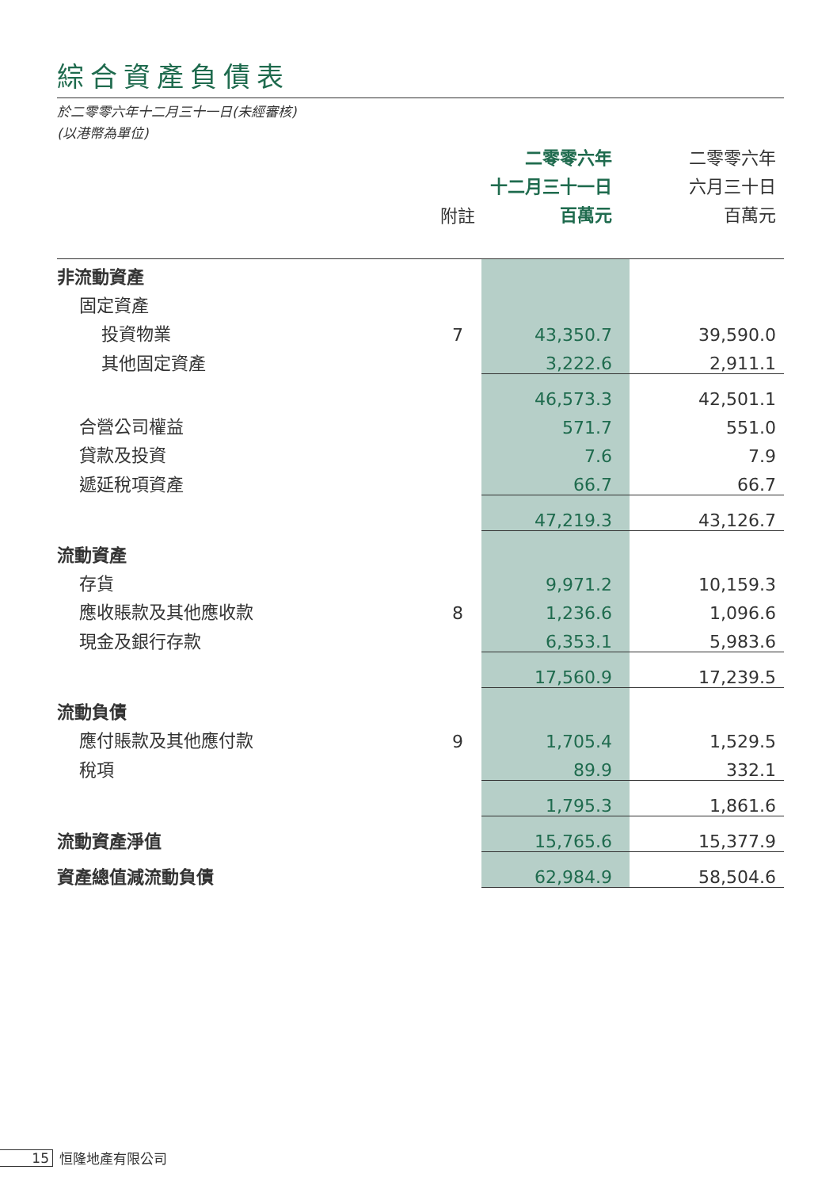綜合資產負債表
於二零零六年十二月三十一日(未經審核)
(以港幣為單位)
| | | 二零零六年 十二月三十一日 百萬元 | 二零零六年 六月三十日 百萬元 |
| --- | --- | --- | --- |
| | 附註 | | |
| 非流動資產 | | | |
| 固定資產 | | | |
| 投資物業 | 7 | 43,350.7 | 39,590.0 |
| 其他固定資產 | | 3,222.6 | 2,911.1 |
| | | 46,573.3 | 42,501.1 |
| 合營公司權益 | | 571.7 | 551.0 |
| 貸款及投資 | | 7.6 | 7.9 |
| 遞延稅項資產 | | 66.7 | 66.7 |
| | | 47,219.3 | 43,126.7 |
| 流動資產 | | | |
| 存貨 | | 9,971.2 | 10,159.3 |
| 應收賬款及其他應收款 | 8 | 1,236.6 | 1,096.6 |
| 現金及銀行存款 | | 6,353.1 | 5,983.6 |
| | | 17,560.9 | 17,239.5 |
| 流動負債 | | | |
| 應付賬款及其他應付款 | 9 | 1,705.4 | 1,529.5 |
| 稅項 | | 89.9 | 332.1 |
| | | 1,795.3 | 1,861.6 |
| 流動資產淨值 | | 15,765.6 | 15,377.9 |
| 資產總值減流動負債 | | 62,984.9 | 58,504.6 |
15 恒隆地產有限公司